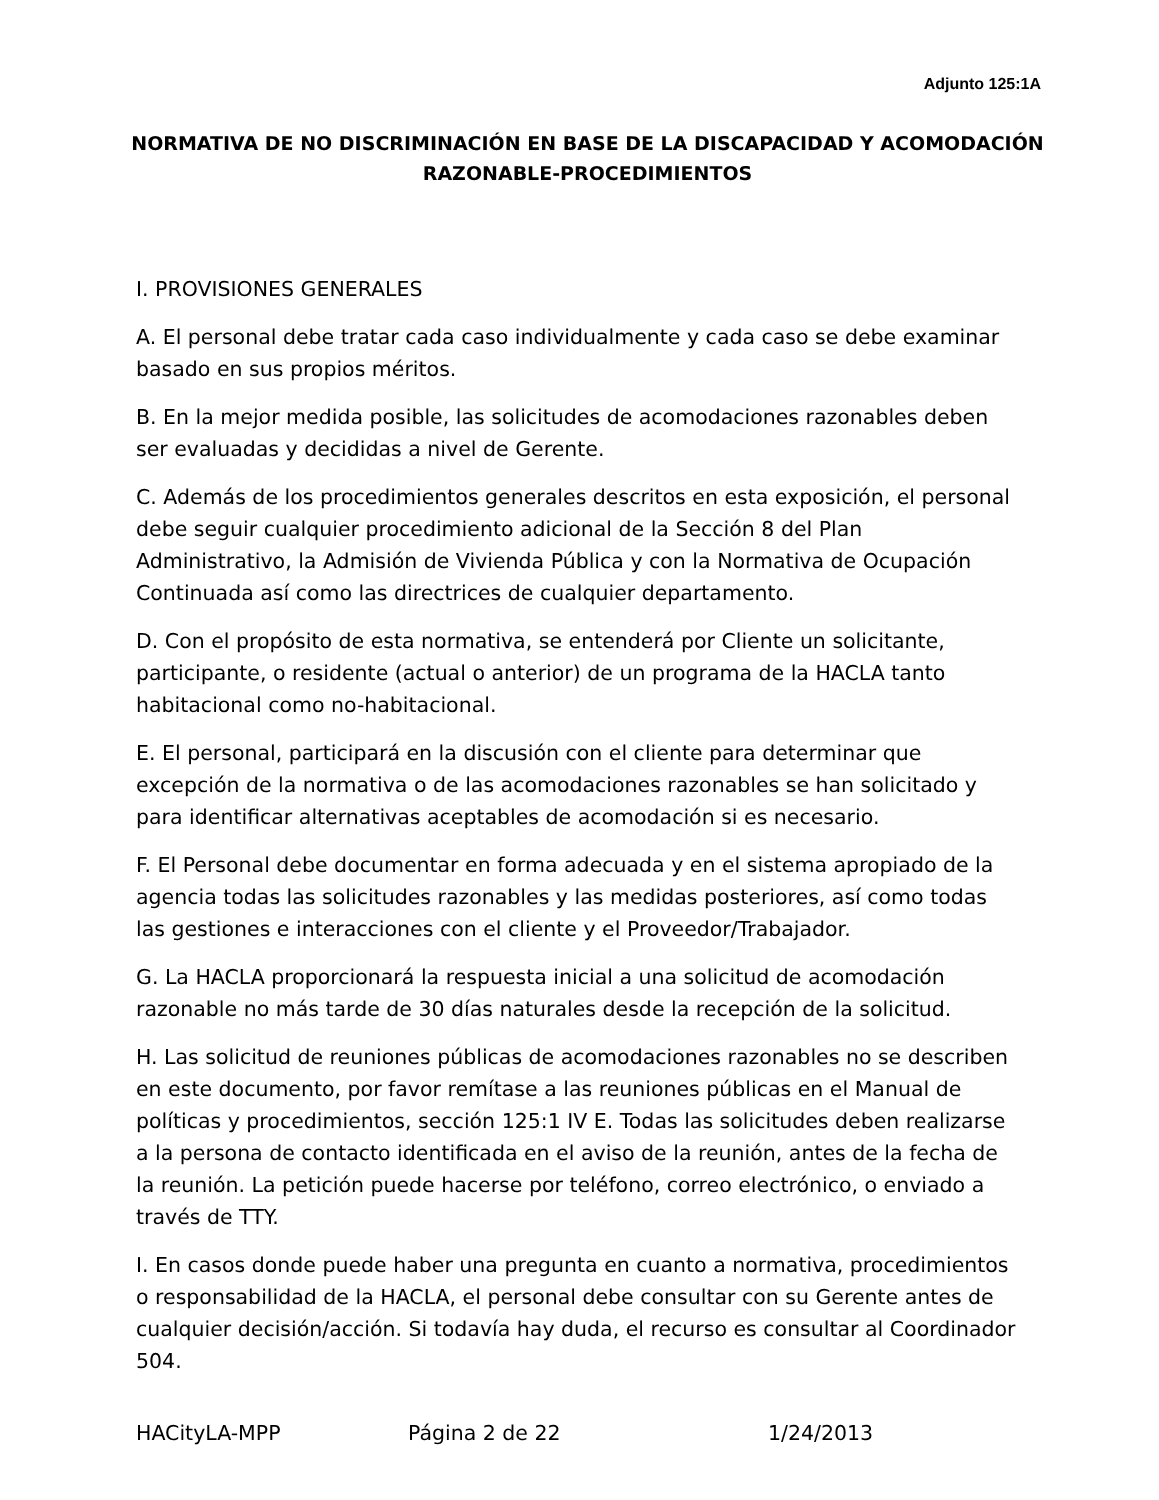Adjunto 125:1A
NORMATIVA DE NO DISCRIMINACIÓN EN BASE DE LA DISCAPACIDAD Y ACOMODACIÓN RAZONABLE-PROCEDIMIENTOS
I. PROVISIONES GENERALES
A. El personal debe tratar cada caso individualmente y cada caso se debe examinar basado en sus propios méritos.
B. En la mejor medida posible, las solicitudes de acomodaciones razonables deben ser evaluadas y decididas a nivel de Gerente.
C. Además de los procedimientos generales descritos en esta exposición, el personal debe seguir cualquier procedimiento adicional de la Sección 8 del Plan Administrativo, la Admisión de Vivienda Pública y con la Normativa de Ocupación Continuada así como las directrices de cualquier departamento.
D. Con el propósito de esta normativa, se entenderá por Cliente un solicitante, participante, o residente (actual o anterior) de un programa de la HACLA tanto habitacional como no-habitacional.
E. El personal, participará en la discusión con el cliente para determinar que excepción de la normativa o de las acomodaciones razonables se han solicitado y para identificar alternativas aceptables de acomodación si es necesario.
F. El Personal debe documentar en forma adecuada y en el sistema apropiado de la agencia todas las solicitudes razonables y las medidas posteriores, así como todas las gestiones e interacciones con el cliente y el Proveedor/Trabajador.
G. La HACLA proporcionará la respuesta inicial a una solicitud de acomodación razonable no más tarde de 30 días naturales desde la recepción de la solicitud.
H. Las solicitud de reuniones públicas de acomodaciones razonables no se describen en este documento, por favor remítase a las reuniones públicas en el Manual de políticas y procedimientos, sección 125:1 IV E. Todas las solicitudes deben realizarse a la persona de contacto identificada en el aviso de la reunión, antes de la fecha de la reunión. La petición puede hacerse por teléfono, correo electrónico, o enviado a través de TTY.
I. En casos donde puede haber una pregunta en cuanto a normativa, procedimientos o responsabilidad de la HACLA, el personal debe consultar con su Gerente antes de cualquier decisión/acción. Si todavía hay duda, el recurso es consultar al Coordinador 504.
HACityLA-MPP Página 2 de 22 1/24/2013